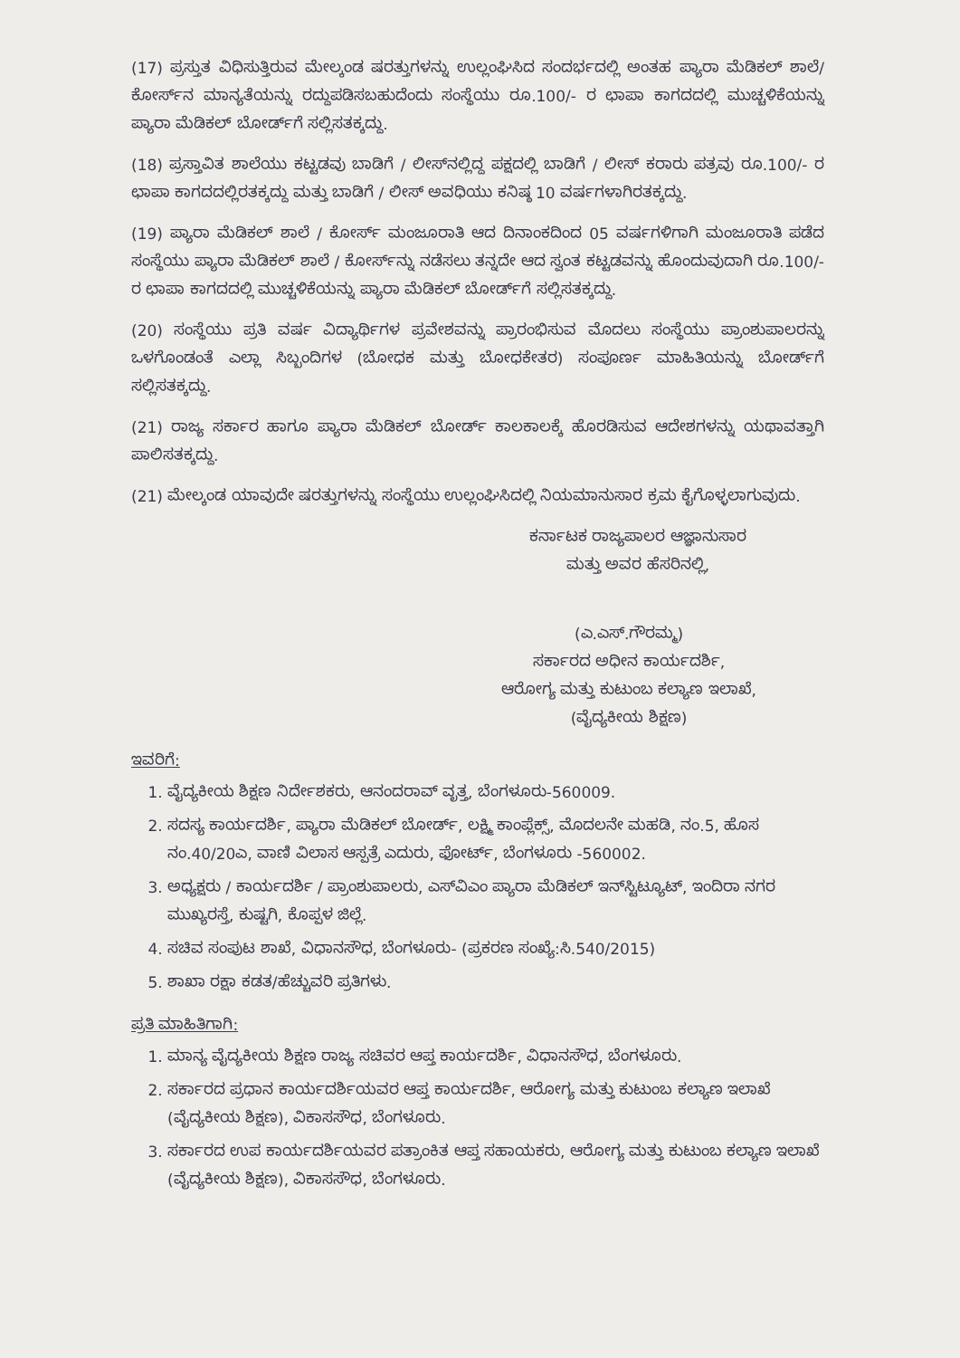(17) ಪ್ರಸ್ತುತ ವಿಧಿಸುತ್ತಿರುವ ಮೇಲ್ಕಂಡ ಷರತ್ತುಗಳನ್ನು ಉಲ್ಲಂಘಿಸಿದ ಸಂದರ್ಭದಲ್ಲಿ ಅಂತಹ ಪ್ಯಾರಾ ಮೆಡಿಕಲ್ ಶಾಲೆ/ಕೋರ್ಸ್‌ನ ಮಾನ್ಯತೆಯನ್ನು ರದ್ದುಪಡಿಸಬಹುದೆಂದು ಸಂಸ್ಥೆಯು ರೂ.100/- ರ ಛಾಪಾ ಕಾಗದದಲ್ಲಿ ಮುಚ್ಚಳಿಕೆಯನ್ನು ಪ್ಯಾರಾ ಮೆಡಿಕಲ್ ಬೋರ್ಡ್‌ಗೆ ಸಲ್ಲಿಸತಕ್ಕದ್ದು.
(18) ಪ್ರಸ್ತಾವಿತ ಶಾಲೆಯು ಕಟ್ಟಡವು ಬಾಡಿಗೆ / ಲೀಸ್‌ನಲ್ಲಿದ್ದ ಪಕ್ಷದಲ್ಲಿ ಬಾಡಿಗೆ / ಲೀಸ್ ಕರಾರು ಪತ್ರವು ರೂ.100/- ರ ಛಾಪಾ ಕಾಗದದಲ್ಲಿರತಕ್ಕದ್ದು ಮತ್ತು ಬಾಡಿಗೆ / ಲೀಸ್ ಅವಧಿಯು ಕನಿಷ್ಠ 10 ವರ್ಷಗಳಾಗಿರತಕ್ಕದ್ದು.
(19) ಪ್ಯಾರಾ ಮೆಡಿಕಲ್ ಶಾಲೆ / ಕೋರ್ಸ್ ಮಂಜೂರಾತಿ ಆದ ದಿನಾಂಕದಿಂದ 05 ವರ್ಷಗಳಿಗಾಗಿ ಮಂಜೂರಾತಿ ಪಡೆದ ಸಂಸ್ಥೆಯು ಪ್ಯಾರಾ ಮೆಡಿಕಲ್ ಶಾಲೆ / ಕೋರ್ಸ್‌ನ್ನು ನಡೆಸಲು ತನ್ನದೇ ಆದ ಸ್ವಂತ ಕಟ್ಟಡವನ್ನು ಹೊಂದುವುದಾಗಿ ರೂ.100/- ರ ಛಾಪಾ ಕಾಗದದಲ್ಲಿ ಮುಚ್ಚಳಿಕೆಯನ್ನು ಪ್ಯಾರಾ ಮೆಡಿಕಲ್ ಬೋರ್ಡ್‌ಗೆ ಸಲ್ಲಿಸತಕ್ಕದ್ದು.
(20) ಸಂಸ್ಥೆಯು ಪ್ರತಿ ವರ್ಷ ವಿದ್ಯಾರ್ಥಿಗಳ ಪ್ರವೇಶವನ್ನು ಪ್ರಾರಂಭಿಸುವ ಮೊದಲು ಸಂಸ್ಥೆಯು ಪ್ರಾಂಶುಪಾಲರನ್ನು ಒಳಗೊಂಡಂತೆ ಎಲ್ಲಾ ಸಿಬ್ಬಂದಿಗಳ (ಬೋಧಕ ಮತ್ತು ಬೋಧಕೇತರ) ಸಂಪೂರ್ಣ ಮಾಹಿತಿಯನ್ನು ಬೋರ್ಡ್‌ಗೆ ಸಲ್ಲಿಸತಕ್ಕದ್ದು.
(21) ರಾಜ್ಯ ಸರ್ಕಾರ ಹಾಗೂ ಪ್ಯಾರಾ ಮೆಡಿಕಲ್ ಬೋರ್ಡ್ ಕಾಲಕಾಲಕ್ಕೆ ಹೊರಡಿಸುವ ಆದೇಶಗಳನ್ನು ಯಥಾವತ್ತಾಗಿ ಪಾಲಿಸತಕ್ಕದ್ದು.
(21) ಮೇಲ್ಕಂಡ ಯಾವುದೇ ಷರತ್ತುಗಳನ್ನು ಸಂಸ್ಥೆಯು ಉಲ್ಲಂಘಿಸಿದಲ್ಲಿ ನಿಯಮಾನುಸಾರ ಕ್ರಮ ಕೈಗೊಳ್ಳಲಾಗುವುದು.
ಕರ್ನಾಟಕ ರಾಜ್ಯಪಾಲರ ಆಜ್ಞಾನುಸಾರ
ಮತ್ತು ಅವರ ಹೆಸರಿನಲ್ಲಿ,
(ಎ.ಎಸ್.ಗೌರಮ್ಮ)
ಸರ್ಕಾರದ ಅಧೀನ ಕಾರ್ಯದರ್ಶಿ,
ಆರೋಗ್ಯ ಮತ್ತು ಕುಟುಂಬ ಕಲ್ಯಾಣ ಇಲಾಖೆ,
(ವೈದ್ಯಕೀಯ ಶಿಕ್ಷಣ)
ಇವರಿಗೆ:
1. ವೈದ್ಯಕೀಯ ಶಿಕ್ಷಣ ನಿರ್ದೇಶಕರು, ಆನಂದರಾವ್ ವೃತ್ತ, ಬೆಂಗಳೂರು-560009.
2. ಸದಸ್ಯ ಕಾರ್ಯದರ್ಶಿ, ಪ್ಯಾರಾ ಮೆಡಿಕಲ್ ಬೋರ್ಡ್, ಲಕ್ಷ್ಮಿ ಕಾಂಪ್ಲೆಕ್ಸ್, ಮೊದಲನೇ ಮಹಡಿ, ನಂ.5, ಹೊಸ ನಂ.40/20ಎ, ವಾಣಿ ವಿಲಾಸ ಆಸ್ಪತ್ರೆ ಎದುರು, ಫೋರ್ಟ್, ಬೆಂಗಳೂರು -560002.
3. ಅಧ್ಯಕ್ಷರು / ಕಾರ್ಯದರ್ಶಿ / ಪ್ರಾಂಶುಪಾಲರು, ಎಸ್‌ವಿಎಂ ಪ್ಯಾರಾ ಮೆಡಿಕಲ್ ಇನ್‌ಸ್ಟಿಟ್ಯೂಟ್, ಇಂದಿರಾ ನಗರ ಮುಖ್ಯರಸ್ತೆ, ಕುಷ್ಟಗಿ, ಕೊಪ್ಪಳ ಜಿಲ್ಲೆ.
4. ಸಚಿವ ಸಂಪುಟ ಶಾಖೆ, ವಿಧಾನಸೌಧ, ಬೆಂಗಳೂರು- (ಪ್ರಕರಣ ಸಂಖ್ಯೆ:ಸಿ.540/2015)
5. ಶಾಖಾ ರಕ್ಷಾ ಕಡತ/ಹೆಚ್ಚುವರಿ ಪ್ರತಿಗಳು.
ಪ್ರತಿ ಮಾಹಿತಿಗಾಗಿ:
1. ಮಾನ್ಯ ವೈದ್ಯಕೀಯ ಶಿಕ್ಷಣ ರಾಜ್ಯ ಸಚಿವರ ಆಪ್ತ ಕಾರ್ಯದರ್ಶಿ, ವಿಧಾನಸೌಧ, ಬೆಂಗಳೂರು.
2. ಸರ್ಕಾರದ ಪ್ರಧಾನ ಕಾರ್ಯದರ್ಶಿಯವರ ಆಪ್ತ ಕಾರ್ಯದರ್ಶಿ, ಆರೋಗ್ಯ ಮತ್ತು ಕುಟುಂಬ ಕಲ್ಯಾಣ ಇಲಾಖೆ (ವೈದ್ಯಕೀಯ ಶಿಕ್ಷಣ), ವಿಕಾಸಸೌಧ, ಬೆಂಗಳೂರು.
3. ಸರ್ಕಾರದ ಉಪ ಕಾರ್ಯದರ್ಶಿಯವರ ಪತ್ರಾಂಕಿತ ಆಪ್ತ ಸಹಾಯಕರು, ಆರೋಗ್ಯ ಮತ್ತು ಕುಟುಂಬ ಕಲ್ಯಾಣ ಇಲಾಖೆ (ವೈದ್ಯಕೀಯ ಶಿಕ್ಷಣ), ವಿಕಾಸಸೌಧ, ಬೆಂಗಳೂರು.